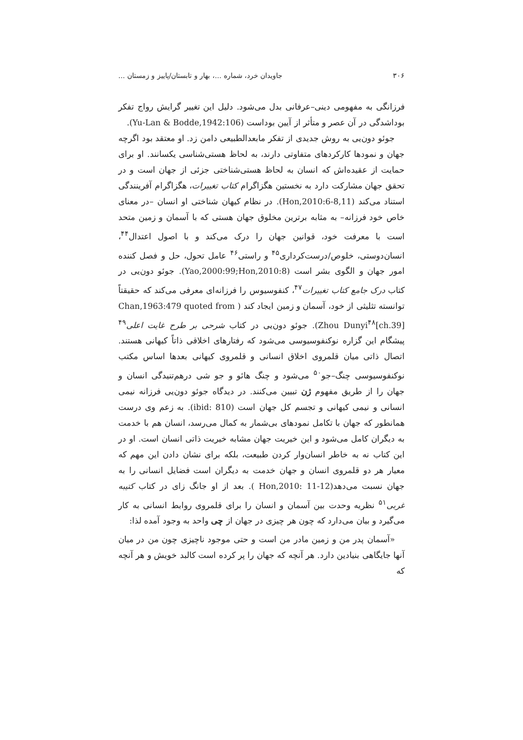۳۰۶ جاویدان خرد، شماره ...، بهار و تابستان/پاییز و زمستان ...
فرزانگی به مفهومی دینی–عرفانی بدل می‌شود. دلیل این تغییر گرایش رواج تفکر بوداشدگی در آن عصر و متأثر از آیین بوداست (Yu-Lan & Bodde,1942:106).
جوئو دون‌یی به روش جدیدی از تفکر مابعدالطبیعی دامن زد. او معتقد بود اگرچه جهان و نمودها کارکردهای متفاوتی دارند، به لحاظ هستی‌شناسی یکسانند. او برای حمایت از عقیده‌اش که انسان به لحاظ هستی‌شناختی جزئی از جهان است و در تحقق جهان مشارکت دارد به نخستین هگزاگرام کتاب تغییرات، هگزاگرام آفرینندگی استناد می‌کند (Hon,2010:6-8,11). در نظام کیهان شناختی او انسان –در معنای خاص خود فرزانه– به مثابه برترین مخلوق جهان هستی که با آسمان و زمین متحد است با معرفت خود، قوانین جهان را درک می‌کند و با اصول اعتدال<sup>۴۴</sup>، انسان‌دوستی، خلوص/درست‌کرداری<sup>۴۵</sup> و راستی<sup>۴۶</sup> عامل تحول، حل و فصل کننده امور جهان و الگوی بشر است (Yao,2000:99;Hon,2010:8). جوئو دون‌یی در کتاب درک جامع کتاب تغییرات<sup>۴۷</sup>، کنفوسیوس را فرزانه‌ای معرفی می‌کند که حقیقتاً توانسته تثلیثی از خود، آسمان و زمین ایجاد کند ( Chan,1963:479 quoted from Zhou Dunyi<sup>۴۸</sup>[ch.39]). جوئو دون‌یی در کتاب شرحی بر طرح غایت اعلی<sup>۴۹</sup> پیشگام این گزاره نوکنفوسیوسی می‌شود که رفتارهای اخلاقی ذاتاً کیهانی هستند. اتصال ذاتی میان قلمروی اخلاق انسانی و قلمروی کیهانی بعدها اساس مکتب نوکنفوسیوسی چنگ–جو<sup>۵۰</sup> می‌شود و چنگ هائو و جو شی درهم‌تنیدگی انسان و جهان را از طریق مفهوم ژن تبیین می‌کنند. در دیدگاه جوئو دون‌یی فرزانه نیمی انسانی و نیمی کیهانی و تجسم کل جهان است (ibid: 810). به زعم وی درست همانطور که جهان با تکامل نمودهای بی‌شمار به کمال می‌رسد، انسان هم با خدمت به دیگران کامل می‌شود و این خیریت جهان مشابه خیریت ذاتی انسان است. او در این کتاب نه به خاطر انسان‌وار کردن طبیعت، بلکه برای نشان دادن این مهم که معیار هر دو قلمروی انسان و جهان خدمت به دیگران است فضایل انسانی را به جهان نسبت می‌دهد(Hon,2010: 11-12 ). بعد از او جانگ زای در کتاب کتیبه غربی<sup>۵۱</sup> نظریه وحدت بین آسمان و انسان را برای قلمروی روابط انسانی به کار می‌گیرد و بیان می‌دارد که چون هر چیزی در جهان از چی واحد به وجود آمده لذا:
«آسمان پدر من و زمین مادر من است و حتی موجود ناچیزی چون من در میان آنها جایگاهی بنیادین دارد. هر آنچه که جهان را پر کرده است کالبد خویش و هر آنچه که